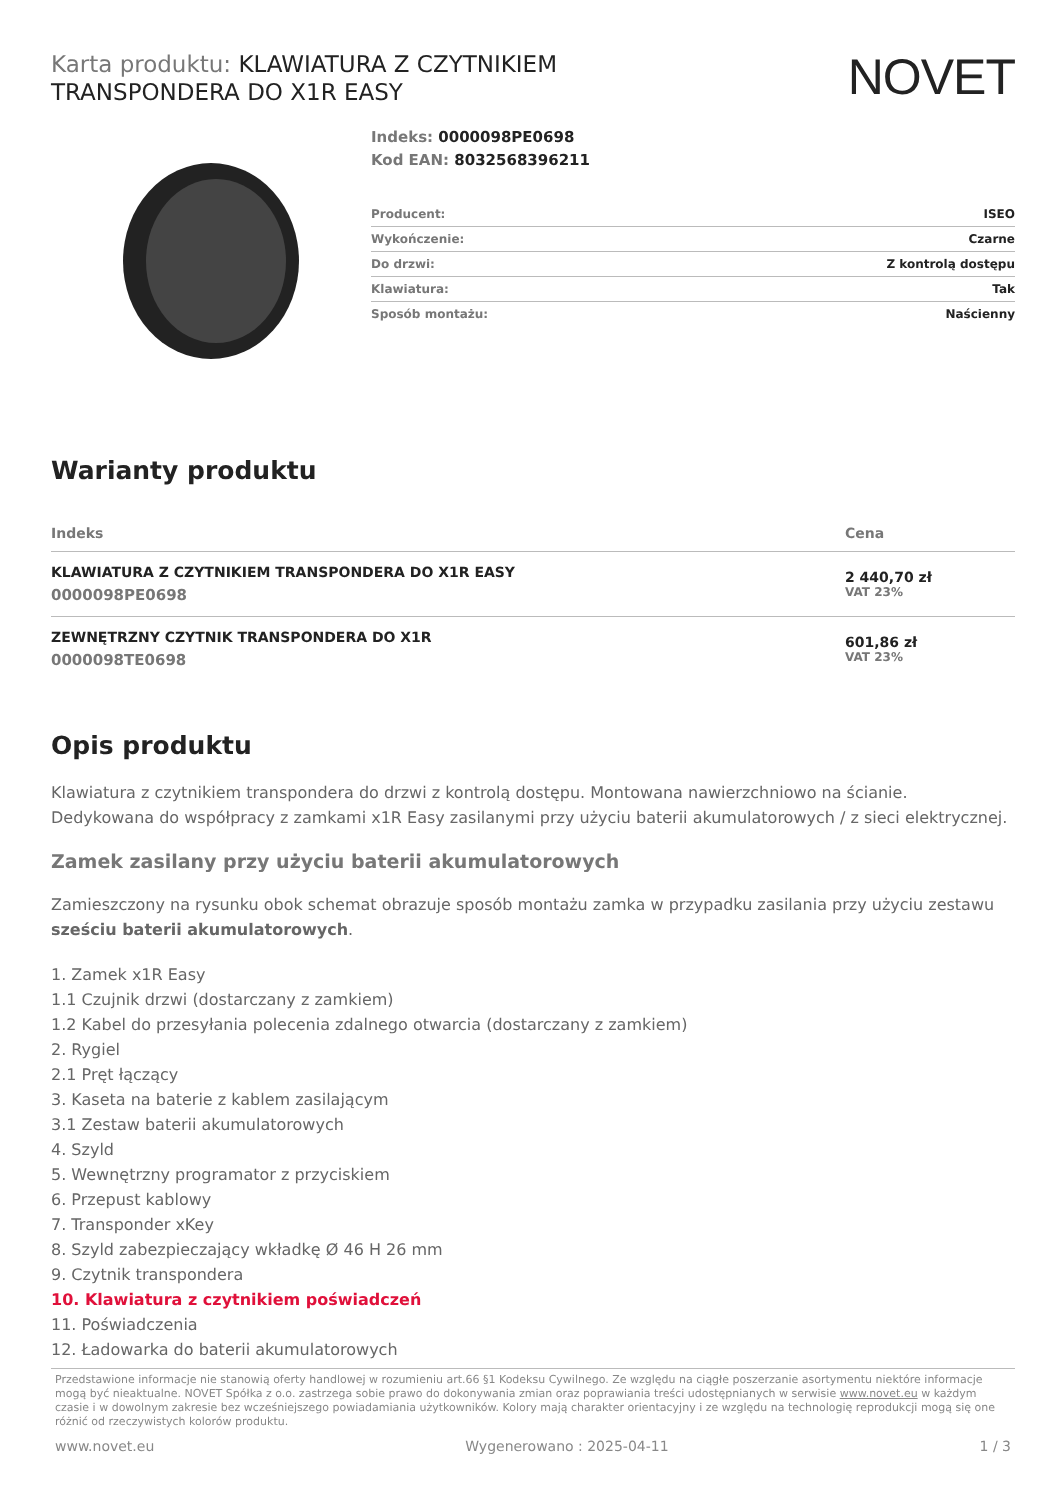Karta produktu: KLAWIATURA Z CZYTNIKIEM
TRANSPONDERA DO X1R EASY
NOVET
Indeks: 0000098PE0698
Kod EAN: 8032568396211
| Producent: | ISEO |
| Wykończenie: | Czarne |
| Do drzwi: | Z kontrolą dostępu |
| Klawiatura: | Tak |
| Sposób montażu: | Naścienny |
Warianty produktu
| Indeks | Cena |
| --- | --- |
| KLAWIATURA Z CZYTNIKIEM TRANSPONDERA DO X1R EASY 0000098PE0698 | 2 440,70 zł VAT 23% |
| ZEWNĘTRZNY CZYTNIK TRANSPONDERA DO X1R 0000098TE0698 | 601,86 zł VAT 23% |
Opis produktu
Klawiatura z czytnikiem transpondera do drzwi z kontrolą dostępu. Montowana nawierzchniowo na ścianie. Dedykowana do współpracy z zamkami x1R Easy zasilanymi przy użyciu baterii akumulatorowych / z sieci elektrycznej.
Zamek zasilany przy użyciu baterii akumulatorowych
Zamieszczony na rysunku obok schemat obrazuje sposób montażu zamka w przypadku zasilania przy użyciu zestawu sześciu baterii akumulatorowych.
1. Zamek x1R Easy
1.1 Czujnik drzwi (dostarczany z zamkiem)
1.2 Kabel do przesyłania polecenia zdalnego otwarcia (dostarczany z zamkiem)
2. Rygiel
2.1 Pręt łączący
3. Kaseta na baterie z kablem zasilającym
3.1 Zestaw baterii akumulatorowych
4. Szyld
5. Wewnętrzny programator z przyciskiem
6. Przepust kablowy
7. Transponder xKey
8. Szyld zabezpieczający wkładkę Ø 46 H 26 mm
9. Czytnik transpondera
10. Klawiatura z czytnikiem poświadczeń
11. Poświadczenia
12. Ładowarka do baterii akumulatorowych
Przedstawione informacje nie stanowią oferty handlowej w rozumieniu art.66 §1 Kodeksu Cywilnego. Ze względu na ciągłe poszerzanie asortymentu niektóre informacje mogą być nieaktualne. NOVET Spółka z o.o. zastrzega sobie prawo do dokonywania zmian oraz poprawiania treści udostępnianych w serwisie www.novet.eu w każdym czasie i w dowolnym zakresie bez wcześniejszego powiadamiania użytkowników. Kolory mają charakter orientacyjny i ze względu na technologię reprodukcji mogą się one różnić od rzeczywistych kolorów produktu.
www.novet.eu Wygenerowano : 2025-04-11 1 / 3